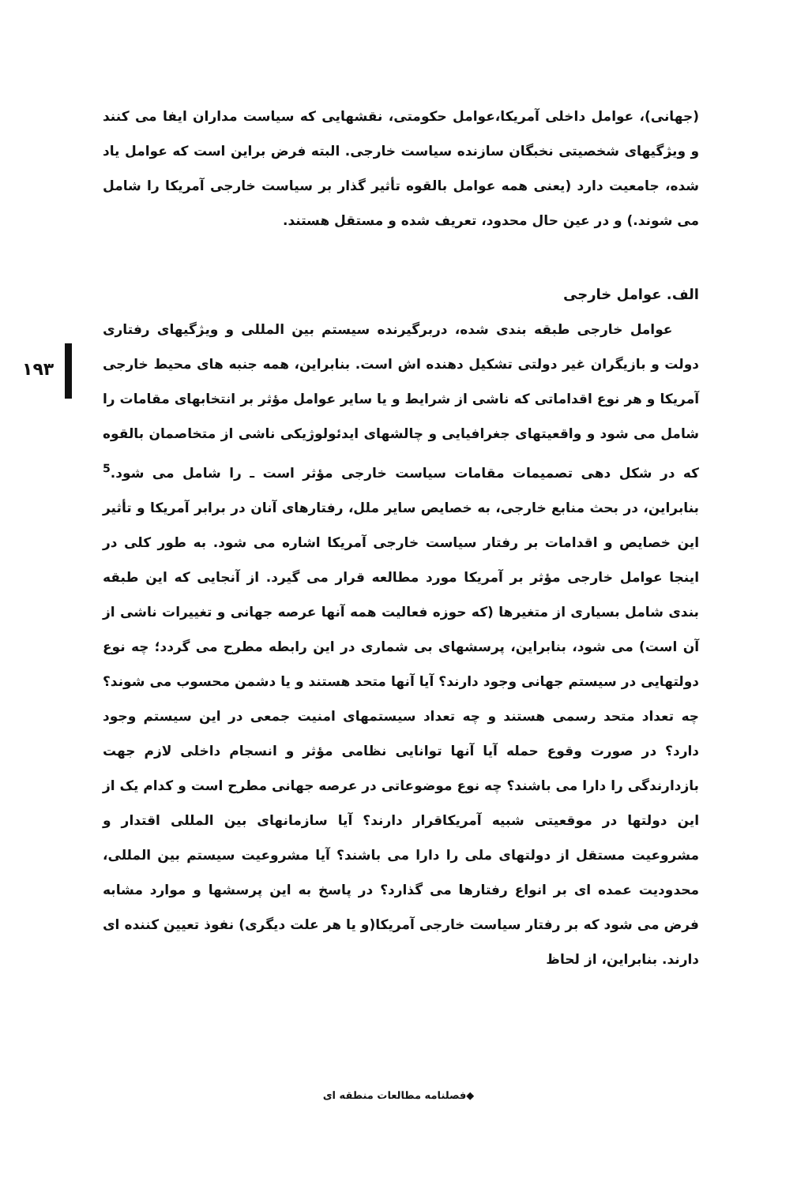۱۹۳
(جهانی)، عوامل داخلی آمریکا،عوامل حکومتی، نقشهایی که سیاست مداران ایفا می کنند و ویژگیهای شخصیتی نخبگان سازنده سیاست خارجی. البته فرض براین است که عوامل یاد شده، جامعیت دارد (یعنی همه عوامل بالقوه تأثیر گذار بر سیاست خارجی آمریکا را شامل می شوند.) و در عین حال محدود، تعریف شده و مستقل هستند.
الف. عوامل خارجی
عوامل خارجی طبقه بندی شده، دربرگیرنده سیستم بین المللی و ویژگیهای رفتاری دولت و بازیگران غیر دولتی تشکیل دهنده اش است. بنابراین، همه جنبه های محیط خارجی آمریکا و هر نوع اقداماتی که ناشی از شرایط و یا سایر عوامل مؤثر بر انتخابهای مقامات را شامل می شود و واقعیتهای جغرافیایی و چالشهای ایدئولوژیکی ناشی از متخاصمان بالقوه که در شکل دهی تصمیمات مقامات سیاست خارجی مؤثر است ـ را شامل می شود.<sup>5</sup> بنابراین، در بحث منابع خارجی، به خصایص سایر ملل، رفتارهای آنان در برابر آمریکا و تأثیر این خصایص و اقدامات بر رفتار سیاست خارجی آمریکا اشاره می شود. به طور کلی در اینجا عوامل خارجی مؤثر بر آمریکا مورد مطالعه قرار می گیرد. از آنجایی که این طبقه بندی شامل بسیاری از متغیرها (که حوزه فعالیت همه آنها عرصه جهانی و تغییرات ناشی از آن است) می شود، بنابراین، پرسشهای بی شماری در این رابطه مطرح می گردد؛ چه نوع دولتهایی در سیستم جهانی وجود دارند؟ آیا آنها متحد هستند و یا دشمن محسوب می شوند؟ چه تعداد متحد رسمی هستند و چه تعداد سیستمهای امنیت جمعی در این سیستم وجود دارد؟ در صورت وقوع حمله آیا آنها توانایی نظامی مؤثر و انسجام داخلی لازم جهت بازدارندگی را دارا می باشند؟ چه نوع موضوعاتی در عرصه جهانی مطرح است و کدام یک از این دولتها در موقعیتی شبیه آمریکاقرار دارند؟ آیا سازمانهای بین المللی اقتدار و مشروعیت مستقل از دولتهای ملی را دارا می باشند؟ آیا مشروعیت سیستم بین المللی، محدودیت عمده ای بر انواع رفتارها می گذارد؟ در پاسخ به این پرسشها و موارد مشابه فرض می شود که بر رفتار سیاست خارجی آمریکا(و یا هر علت دیگری) نفوذ تعیین کننده ای دارند. بنابراین، از لحاظ
◆فصلنامه مطالعات منطقه ای